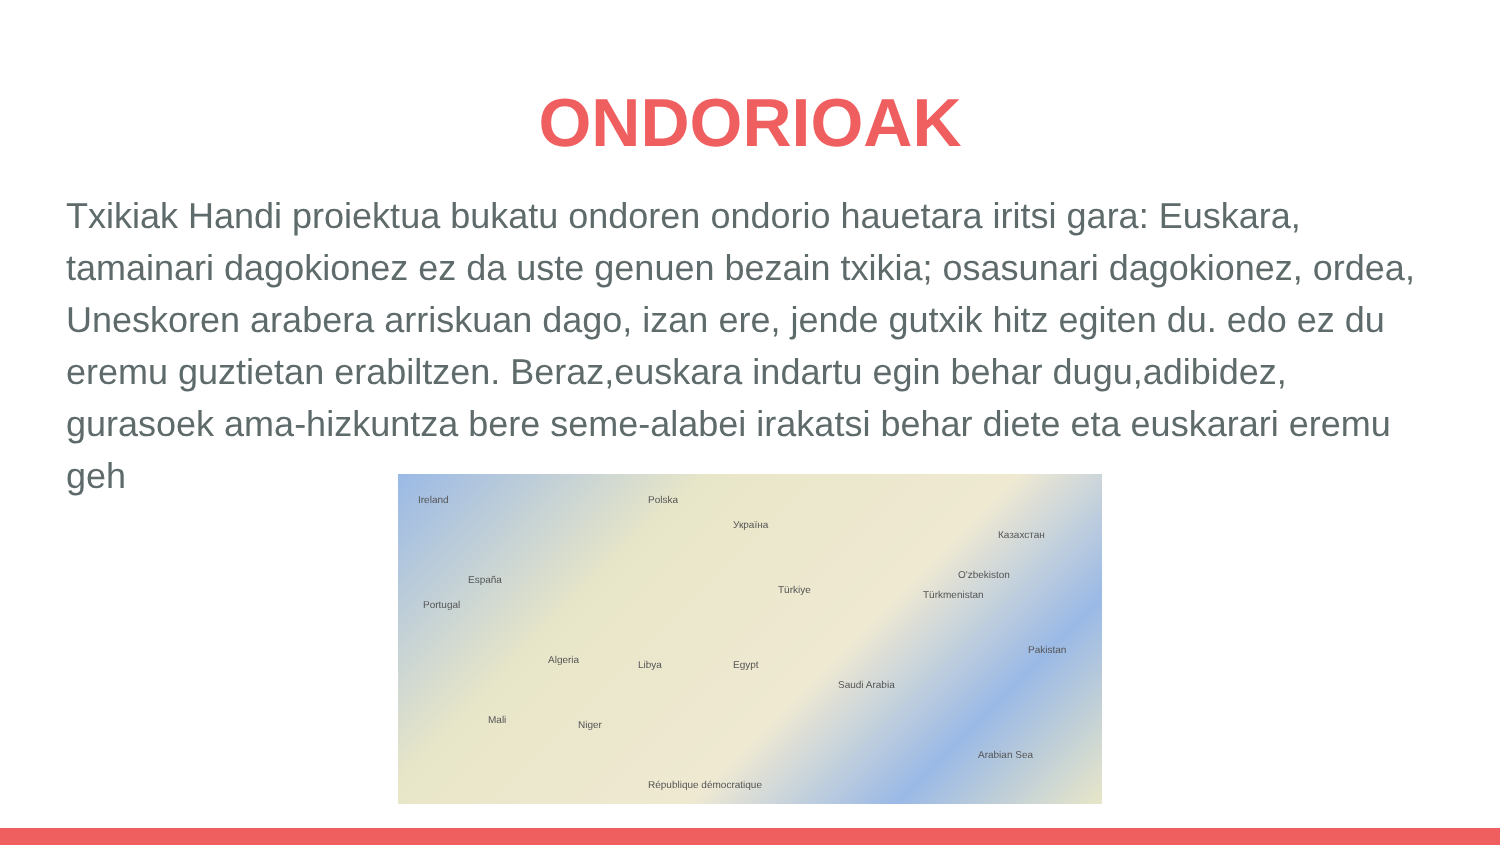ONDORIOAK
Txikiak Handi proiektua bukatu ondoren ondorio hauetara iritsi gara: Euskara, tamainari dagokionez ez da uste genuen bezain txikia; osasunari dagokionez, ordea, Uneskoren arabera arriskuan dago, izan ere, jende gutxik hitz egiten du. edo ez du eremu guztietan erabiltzen. Beraz,euskara indartu egin behar dugu,adibidez, gurasoek ama-hizkuntza bere seme-alabei irakatsi behar diete eta euskarari eremu geh
Ireland Polska
Україна
Казахстан
España
Portugal
O'zbekiston
Türkmenistan Türkiye
Algeria Libya Egypt
Saudi Arabia
Pakistan
Mali Niger
Arabian Sea
République démocratique